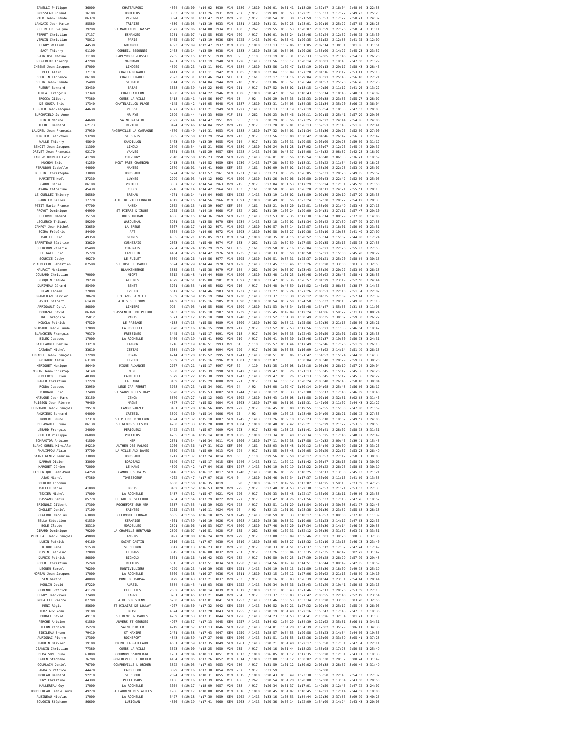| ZANELLI Philippe | 36000 | CHATEAUROUX | 4304 | 4:15:00 | 4:14:02 | 3930 | V1M | 1580 | / 1810 | 0:26:01 | 0:51:41 | 1:18:20 | 1:52:47 | 2:16:04 | 2:48:06 | 3:22:58 |
| ROUSSEAU Roland | 16100 | BOUTIERS | 3503 | 4:15:01 | 4:13:26 | 3931 | V2M | 707 | / 917 | 0:29:09 | 0:55:53 | 1:22:21 | 1:55:33 | 2:17:22 | 2:49:43 | 3:25:25 |
| PIED Jean-Claude | 86370 | VIVONNE | 3394 | 4:15:01 | 4:13:47 | 3932 | V2M | 708 | / 917 | 0:28:54 | 0:55:38 | 1:21:59 | 1:55:53 | 2:17:27 | 2:50:41 | 3:24:32 |
| LANDAIS Jean-Marie | 85580 | TRIAIZE | 4330 | 4:15:05 | 4:13:19 | 3933 | V1M | 1581 | / 1810 | 0:31:31 | 0:59:25 | 1:28:01 | 2:02:19 | 2:25:22 | 2:57:05 | 3:28:23 |
| BELLIVIER Evelyne | 79290 | ST MARTIN DE JANZAY | 2872 | 4:15:06 | 4:14:08 | 3934 | V1F | 180 | / 262 | 0:29:55 | 0:58:53 | 1:28:07 | 2:03:59 | 2:27:26 | 2:58:34 | 3:31:11 |
| FERRET Christian | 17137 | ESNANDES | 3281 | 4:15:07 | 4:12:55 | 3935 | V2M | 709 | / 917 | 0:30:01 | 0:55:24 | 1:28:46 | 1:52:24 | 2:12:52 | 2:40:35 | 3:15:30 |
| VERNIN Christian | 75012 | PARIS | 5465 | 4:15:07 | 4:13:19 | 3936 | SEM | 1225 | / 1413 | 0:29:41 | 0:55:41 | 1:20:35 | 1:51:52 | 2:12:33 | 2:41:35 | 3:12:09 |
| HENRY William | 44530 | GUENROUET | 4593 | 4:15:09 | 4:12:47 | 3937 | V1M | 1582 | / 1810 | 0:33:13 | 1:02:06 | 1:31:05 | 2:07:14 | 2:30:51 | 3:01:26 | 3:31:51 |
| SACY Thierry | 91100 | CORBEIL ESSONNES | 2468 | 4:15:14 | 4:13:59 | 3938 | V1M | 1583 | / 1810 | 0:28:16 | 0:54:08 | 1:20:26 | 1:53:00 | 2:14:27 | 2:45:23 | 3:23:52 |
| SAINTOST Nadine | 31180 | LAPEYROUSE-FOSSAT | 2705 | 4:15:15 | 4:12:51 | 3939 | V2F | 59 | / 110 | 0:31:19 | 0:58:31 | 1:25:33 | 1:59:05 | 2:21:46 | 2:54:17 | 3:26:20 |
| GOEGEBEUR Thierry | 47200 | MARMANDE | 4781 | 4:15:16 | 4:13:19 | 3940 | SEM | 1226 | / 1413 | 0:31:56 | 1:00:17 | 1:28:14 | 2:00:01 | 2:19:45 | 2:47:18 | 3:21:29 |
| CHESNE Jean-Jacques | 87000 | LIMOGES | 4329 | 4:15:23 | 4:13:11 | 3941 | V1M | 1584 | / 1810 | 0:33:56 | 1:02:47 | 1:32:19 | 2:07:13 | 2:29:17 | 2:58:43 | 3:28:46 |
| PELE Alain | 37110 | CHATEAURENAULT | 4141 | 4:15:31 | 4:13:11 | 3942 | V1M | 1585 | / 1810 | 0:32:04 | 1:00:09 | 1:27:28 | 2:01:16 | 2:23:17 | 2:53:01 | 3:25:13 |
| COURTIN Florence | 86100 | CHATELLERAULT | 2823 | 4:15:31 | 4:13:46 | 3943 | SEF | 101 | / 161 | 0:32:17 | 1:01:16 | 1:29:04 | 2:03:21 | 2:25:43 | 2:56:00 | 3:27:21 |
| COLIN Jean-Claude | 35400 | ST MALO | 3614 | 4:15:35 | 4:14:04 | 3944 | V2M | 710 | / 917 | 0:31:06 | 0:58:57 | 1:26:44 | 2:01:57 | 2:25:20 | 2:56:46 | 3:27:28 |
| FLEURY Bernard | 33430 | BAZAS | 3558 | 4:15:39 | 4:14:22 | 3945 | V2M | 711 | / 917 | 0:27:52 | 0:53:02 | 1:18:15 | 1:49:56 | 2:11:12 | 2:41:26 | 3:13:22 |
| TERLAT François | 17340 | CHATELAILLON | 4088 | 4:15:40 | 4:14:22 | 3946 | V1M | 1586 | / 1810 | 0:28:47 | 0:53:59 | 1:18:43 | 1:50:14 | 2:10:48 | 2:40:11 | 3:14:09 |
| BROCCA Gilbert | 77380 | COMBS LA VILLE | 3418 | 4:15:41 | 4:14:56 | 3947 | V3M | 73 | / 92 | 0:29:29 | 0:57:35 | 1:25:33 | 2:00:38 | 2:23:36 | 2:55:27 | 3:28:02 |
| DE SOUZA Eric | 17340 | CHATELAILLON PLAGE | 4145 | 4:15:42 | 4:14:05 | 3948 | V1M | 1587 | / 1810 | 0:33:31 | 1:04:05 | 1:34:35 | 2:11:34 | 2:35:20 | 3:06:12 | 3:36:04 |
| TESSIER Jean-Jacques | 44630 | PLESSE | 4577 | 4:15:43 | 4:13:21 | 3949 | SEM | 1227 | / 1413 | 0:33:13 | 1:01:19 | 1:27:19 | 1:58:54 | 2:18:33 | 2:47:13 | 3:20:05 |
| BURCHFIELD Jo-Anne | | NR RYE | 2590 | 4:15:44 | 4:14:33 | 3950 | V1F | 181 | / 262 | 0:29:23 | 0:57:46 | 1:26:11 | 2:02:15 | 2:25:41 | 2:57:29 | 3:29:03 |
| PINTO Nadine | 44600 | SAINT NAZAIRE | 2892 | 4:15:44 | 4:14:47 | 3951 | V2F | 60 | / 110 | 0:30:29 | 0:58:56 | 1:27:25 | 2:02:22 | 2:24:44 | 2:54:26 | 3:24:06 |
| THERET Bernard | 62173 | RIVIERE | 3424 | 4:15:46 | 4:14:04 | 3952 | V2M | 712 | / 917 | 0:31:20 | 0:59:01 | 1:26:13 | 1:59:51 | 2:21:43 | 2:51:26 | 3:22:41 |
| LAUDREL Jean-François | 27930 | ANGERVILLE LA CAMPAGNE | 4370 | 4:15:49 | 4:14:31 | 3953 | V1M | 1588 | / 1810 | 0:27:32 | 0:54:01 | 1:21:34 | 1:56:36 | 2:20:26 | 2:52:50 | 3:27:00 |
| MERCIER Jean-Yves | 93200 | ST DENIS | 3665 | 4:15:50 | 4:13:29 | 3954 | V2M | 713 | / 917 | 0:33:56 | 1:03:00 | 1:30:42 | 2:04:46 | 2:26:42 | 2:56:37 | 3:27:47 |
| WALLE Thierry | 45640 | SANDILLON | 3403 | 4:15:50 | 4:13:39 | 3955 | V2M | 714 | / 917 | 0:31:33 | 1:00:31 | 1:29:55 | 2:06:09 | 2:29:28 | 2:59:50 | 3:31:12 |
| BENOIT Jean-Jacques | 11300 | LIMOUX | 2340 | 4:15:54 | 4:15:21 | 3956 | V1M | 1589 | / 1810 | 0:26:24 | 0:51:28 | 1:17:02 | 1:50:07 | 2:12:26 | 2:45:14 | 3:20:37 |
| DREVET Jean-François | 92170 | VANVES | 5671 | 4:15:58 | 4:15:29 | 3957 | SEM | 1228 | / 1413 | 0:24:38 | 0:48:37 | 1:14:08 | 1:45:32 | 2:08:32 | 2:42:28 | 3:18:02 |
| FARE-PIORUNSKI Loïc | 41700 | CHEVERNY | 2348 | 4:15:58 | 4:15:23 | 3958 | SEM | 1229 | / 1413 | 0:26:01 | 0:50:56 | 1:15:54 | 1:46:48 | 2:06:53 | 2:36:41 | 3:19:59 |
| HUCHON Eric | 41250 | MONT PRES CHAMBORD | 2413 | 4:15:58 | 4:14:52 | 3959 | SEM | 1230 | / 1413 | 0:27:28 | 0:52:59 | 1:18:31 | 1:50:22 | 2:11:34 | 2:42:06 | 3:18:25 |
| FERANDON Isabelle | 44000 | NANTES | 2579 | 4:16:01 | 4:14:41 | 3960 | SEF | 102 | / 161 | 0:30:09 | 0:57:02 | 1:24:21 | 1:58:26 | 2:22:23 | 2:53:19 | 3:25:07 |
| BELLINI Christophe | 33000 | BORDEAUX | 5274 | 4:16:02 | 4:13:57 | 3961 | SEM | 1231 | / 1413 | 0:31:23 | 0:58:26 | 1:26:05 | 1:59:31 | 2:20:20 | 2:49:25 | 3:25:52 |
| MARIETTE Noël | 37230 | LUYNES | 2299 | 4:16:03 | 4:14:12 | 3962 | V1M | 1590 | / 1810 | 0:31:26 | 0:59:06 | 1:26:50 | 2:00:43 | 2:22:42 | 2:52:50 | 3:25:05 |
| CARRE Daniel | 86190 | VOUILLE | 3357 | 4:16:12 | 4:14:54 | 3963 | V2M | 715 | / 917 | 0:27:04 | 0:51:53 | 1:17:29 | 1:50:24 | 2:12:51 | 2:45:50 | 3:21:50 |
| BAYADA Catherine | 45430 | CHECY | 2916 | 4:16:14 | 4:14:42 | 3964 | SEF | 103 | / 161 | 0:30:50 | 0:58:40 | 1:26:28 | 2:01:11 | 2:24:21 | 2:55:51 | 3:28:15 |
| LE QUELLEC Thierry | 56580 | BREHAN | 4771 | 4:16:14 | 4:14:04 | 3965 | SEM | 1232 | / 1413 | 0:33:19 | 1:03:02 | 1:31:59 | 2:07:39 | 2:29:19 | 2:57:29 | 3:25:33 |
| GARNIER Gilles | 17770 | ST H. DE VILLEFRANCHE | 4012 | 4:16:15 | 4:14:56 | 3966 | V1M | 1591 | / 1810 | 0:28:49 | 0:55:56 | 1:23:24 | 1:57:30 | 2:20:22 | 2:54:02 | 3:28:35 |
| PETIT Marie-France | 47700 | ANZEX | 2562 | 4:16:15 | 4:15:39 | 3967 | SEF | 104 | / 161 | 0:28:21 | 0:55:20 | 1:22:51 | 1:58:09 | 2:21:49 | 2:53:48 | 3:27:16 |
| PROVOT Dominique | 64990 | ST PIERRE D'IRUBE | 2755 | 4:16:15 | 4:14:10 | 3968 | V1F | 182 | / 262 | 0:31:39 | 1:00:24 | 1:29:00 | 2:04:31 | 2:27:11 | 2:57:47 | 3:29:10 |
| LEFEUVRE Médard | 35150 | BOIS TRUDAN | 4066 | 4:16:15 | 4:14:36 | 3969 | SEM | 1233 | / 1413 | 0:27:53 | 0:52:35 | 1:17:30 | 1:48:14 | 2:08:29 | 2:37:28 | 3:14:06 |
| LECLERCQ Thibaut | 59290 | WASQUEHAL | 3981 | 4:16:16 | 4:13:58 | 3970 | SEM | 1234 | / 1413 | 0:32:18 | 1:02:02 | 1:31:34 | 2:05:42 | 2:27:59 | 2:57:39 | 3:27:53 |
| CAMPOY Jean-Michel | 33650 | LA BREDE | 5607 | 4:16:17 | 4:14:32 | 3971 | V1M | 1592 | / 1810 | 0:30:57 | 0:57:14 | 1:22:57 | 1:55:41 | 2:18:01 | 2:50:00 | 3:23:51 |
| SOIRA Frédéric | 84400 | APT | 5604 | 4:16:19 | 4:14:06 | 3972 | V1M | 1593 | / 1810 | 0:30:58 | 0:55:27 | 1:19:38 | 1:50:10 | 2:10:58 | 2:41:49 | 3:27:09 |
| MARIEL Eric | 49350 | GENNES | 4555 | 4:16:21 | 4:15:05 | 3973 | V1M | 1594 | / 1810 | 0:28:35 | 0:54:15 | 1:20:52 | 1:53:14 | 2:15:02 | 2:44:20 | 3:17:24 |
| BARRETEAU Béatrice | 33620 | CUBNEZAIS | 2803 | 4:16:23 | 4:15:40 | 3974 | V1F | 183 | / 262 | 0:31:13 | 0:59:59 | 1:27:55 | 2:02:35 | 2:25:16 | 2:55:38 | 3:27:53 |
| QUERCRON Valérie | 85400 | CHASNAIS | 2784 | 4:16:24 | 4:15:29 | 3975 | SEF | 105 | / 161 | 0:29:58 | 0:57:16 | 1:25:04 | 1:59:21 | 2:22:26 | 2:55:23 | 3:27:53 |
| LE GALL Eric | 35720 | LANHELIN | 4434 | 4:16:25 | 4:14:42 | 3976 | SEM | 1235 | / 1413 | 0:28:33 | 0:53:50 | 1:18:58 | 1:52:21 | 2:15:00 | 2:45:40 | 3:20:22 |
| SOURICE Jacky | 49270 | LE FUILET | 5369 | 4:16:26 | 4:14:56 | 3977 | V1M | 1595 | / 1810 | 0:29:51 | 0:57:31 | 1:25:37 | 2:01:21 | 2:25:20 | 2:58:04 | 3:30:15 |
| PEAUDECERF Sébastien | 87590 | ST JUST LE MARTEL | 5024 | 4:16:29 | 4:14:44 | 3978 | SEM | 1236 | / 1413 | 0:33:45 | 1:03:46 | 1:33:26 | 2:10:20 | 2:33:00 | 3:03:37 | 3:32:55 |
| MALFAIT Marianne | | BLANKENBERGE | 3835 | 4:16:33 | 4:15:38 | 3979 | V1F | 184 | / 262 | 0:29:24 | 0:56:07 | 1:23:43 | 1:58:20 | 2:20:27 | 2:53:00 | 3:26:18 |
| COUBARD Christian | 79000 | NIORT | 5612 | 4:16:48 | 4:14:44 | 3980 | V1M | 1596 | / 1810 | 0:32:48 | 1:01:25 | 1:30:46 | 2:06:02 | 2:28:46 | 2:58:41 | 3:28:56 |
| PLOQUIN Claude | 79230 | AIFFRES | 4079 | 4:16:51 | 4:15:00 | 3981 | V1M | 1597 | / 1810 | 0:31:47 | 0:59:36 | 1:26:57 | 2:01:29 | 2:23:19 | 2:52:50 | 3:24:44 |
| DURIVEAU Gérard | 85490 | BENET | 3201 | 4:16:55 | 4:16:05 | 3982 | V2M | 716 | / 917 | 0:24:48 | 0:48:59 | 1:14:52 | 1:46:05 | 2:06:35 | 2:38:57 | 3:14:36 |
| PEAN Fabien | 27000 | EVREUX | 5017 | 4:16:57 | 4:14:46 | 3983 | SEM | 1237 | / 1413 | 0:31:27 | 0:59:24 | 1:27:26 | 2:00:51 | 2:22:10 | 2:51:34 | 3:22:07 |
| GRANDJEAN Olivier | 78620 | L'ETANG LA VILLE | 5509 | 4:16:59 | 4:15:19 | 3984 | SEM | 1238 | / 1413 | 0:31:37 | 1:00:38 | 1:29:12 | 2:04:35 | 2:27:09 | 2:57:04 | 3:27:39 |
| AVICE Gilbert | 61430 | ATHIS DE L'ORNE | 4459 | 4:17:03 | 4:15:16 | 3985 | V1M | 1598 | / 1810 | 0:30:54 | 0:57:50 | 1:24:58 | 1:58:32 | 2:20:15 | 2:49:20 | 3:21:18 |
| ARRIGAULT Cyril | 86800 | LINIERS | 995 | 4:17:05 | 4:16:55 | 3986 | V1M | 1599 | / 1810 | 0:21:53 | 0:43:34 | 1:05:48 | 1:34:47 | 1:55:55 | 2:31:08 | 3:11:06 |
| BOURZAT David | 86360 | CHASSENEUIL DU POITOU | 5403 | 4:17:06 | 4:15:18 | 3987 | SEM | 1239 | / 1413 | 0:25:45 | 0:49:09 | 1:12:24 | 1:41:06 | 1:59:27 | 2:31:07 | 3:08:24 |
| BINET Grégoire | 75012 | PARIS | 5571 | 4:17:12 | 4:15:10 | 3988 | SEM | 1240 | / 1413 | 0:31:52 | 1:01:38 | 1:30:49 | 2:06:35 | 2:30:02 | 2:59:30 | 3:26:27 |
| MONCLA Patrick | 47520 | LE PASSAGE | 4138 | 4:17:15 | 4:15:58 | 3989 | V1M | 1600 | / 1810 | 0:30:32 | 0:58:11 | 1:25:56 | 1:59:39 | 2:21:15 | 2:50:56 | 3:25:21 |
| GRIMAUD Jean-Claude | 17000 | LA ROCHELLE | 3678 | 4:17:16 | 4:16:15 | 3990 | V2M | 717 | / 917 | 0:27:52 | 0:52:53 | 1:17:56 | 1:50:21 | 2:11:38 | 2:46:14 | 3:19:42 |
| BLANCHIER François | 79370 | FRESSINES | 3445 | 4:17:16 | 4:15:17 | 3991 | V2M | 718 | / 917 | 0:29:34 | 0:56:35 | 1:22:43 | 2:00:59 | 2:23:01 | 2:53:31 | 3:25:38 |
| BILEK Jacques | 17000 | LA ROCHELLE | 3406 | 4:17:19 | 4:15:41 | 3992 | V2M | 719 | / 917 | 0:29:41 | 0:56:30 | 1:23:46 | 1:57:37 | 2:19:50 | 2:50:33 | 3:24:31 |
| GAILLARDET Denise | 33210 | LANGON | 1216 | 4:17:19 | 4:16:51 | 3993 | V2F | 61 | / 110 | 0:25:57 | 0:51:44 | 1:17:49 | 1:52:46 | 2:17:26 | 2:51:19 | 3:26:13 |
| CAZABAT Michel | 33610 | CESTAS | 3034 | 4:17:20 | 4:16:09 | 3994 | V2M | 720 | / 917 | 0:26:38 | 0:50:58 | 1:16:09 | 1:48:02 | 2:14:14 | 2:51:19 | 3:26:13 |
| ERRABLE Jean-François | 17200 | ROYAN | 4214 | 4:17:20 | 4:15:52 | 3995 | SEM | 1241 | / 1413 | 0:28:51 | 0:55:06 | 1:21:42 | 1:54:52 | 2:15:24 | 2:44:10 | 3:14:35 |
| GOIGOUX Alain | 63190 | LEZOUX | 5039 | 4:17:21 | 4:15:16 | 3996 | V1M | 1601 | / 1810 | 0:32:07 | | 1:30:04 | 2:05:48 | 2:28:29 | 2:59:27 | 3:30:20 |
| MERIGUET Monique | 86440 | MIGNE AUXANCES | 2707 | 4:17:21 | 4:15:17 | 3997 | V2F | 62 | / 110 | 0:31:35 | 1:00:08 | 1:28:18 | 2:03:30 | 2:26:19 | 2:57:24 | 3:29:04 |
| MORIN Jean-Christop. | 34140 | MEZE | 5380 | 4:17:22 | 4:15:39 | 3998 | SEM | 1242 | / 1413 | 0:29:47 | 0:55:26 | 1:21:13 | 1:53:45 | 2:15:12 | 2:45:36 | 3:24:26 |
| PEDELUCQ Julien | 40300 | CAUNEILLE | 5379 | 4:17:22 | 4:15:38 | 3999 | SEM | 1243 | / 1413 | 0:29:47 | 0:55:26 | 1:21:13 | 1:53:45 | 2:15:12 | 2:45:36 | 3:24:27 |
| RAGER Christian | 17220 | LA JARNE | 3109 | 4:17:22 | 4:15:29 | 4000 | V2M | 721 | / 917 | 0:31:34 | 1:00:12 | 1:28:24 | 2:03:48 | 2:26:43 | 2:58:08 | 3:30:04 |
| RONDA Jacques | 33950 | LEGE CAP FERRET | 3768 | 4:17:23 | 4:15:34 | 4001 | V3M | 74 | / 92 | 0:34:08 | 1:02:47 | 1:30:14 | 2:04:08 | 2:25:48 | 2:56:06 | 3:28:12 |
| DJOUADI Eric | 77480 | ST SAUVEUR LES BRAY | 5620 | 4:17:25 | 4:15:53 | 4002 | SEM | 1244 | / 1413 | 0:30:12 | 0:56:33 | 1:23:08 | 1:56:17 | 2:17:40 | 2:46:29 | 3:19:40 |
| MAZUQUE Jean-Marc | 33150 | CENON | 5370 | 4:17:27 | 4:15:12 | 4003 | V1M | 1602 | / 1810 | 0:34:43 | 1:03:08 | 1:31:58 | 2:07:16 | 2:32:31 | 3:02:08 | 3:31:46 |
| PLISSON Jean-Pierre | 79460 | MAGNE | 4327 | 4:17:27 | 4:15:52 | 4004 | V1M | 1603 | / 1810 | 0:27:08 | 0:51:03 | 1:15:31 | 1:47:06 | 2:11:02 | 2:44:43 | 3:21:22 |
| TERVINOU Jean-François | 29510 | LANDREVARZEC | 3451 | 4:17:28 | 4:16:56 | 4005 | V2M | 722 | / 917 | 0:26:45 | 0:53:08 | 1:19:55 | 1:52:55 | 2:15:30 | 2:47:28 | 3:21:59 |
| ANDRIEUX Bernard | 94000 | CRETEIL | 3399 | 4:17:30 | 4:15:14 | 4006 | V3M | 75 | / 92 | 0:32:09 | 1:00:15 | 1:28:40 | 2:04:09 | 2:26:21 | 2:56:12 | 3:27:55 |
| ROBERT Bruno | 17310 | ST PIERRE D'OLERON | 4624 | 4:17:32 | 4:15:18 | 4007 | SEM | 1245 | / 1413 | 0:31:26 | 0:59:10 | 1:25:23 | 1:58:10 | 2:19:07 | 2:49:57 | 3:24:00 |
| DELAVAULT Bruno | 86130 | ST GEORGES LES BX | 4780 | 4:17:33 | 4:15:28 | 4008 | V1M | 1604 | / 1810 | 0:30:48 | 0:57:42 | 1:25:21 | 1:59:29 | 2:21:27 | 2:53:35 | 3:28:55 |
| LEBARD François | 24000 | PERIGUEUX | 3422 | 4:17:33 | 4:15:07 | 4009 | V2M | 723 | / 917 | 0:32:48 | 1:03:15 | 1:31:41 | 2:06:41 | 2:28:02 | 2:58:38 | 3:31:31 |
| BOUHIER Philippe | 86000 | POITIERS | 4265 | 4:17:34 | 4:15:14 | 4010 | V1M | 1605 | / 1810 | 0:31:34 | 0:56:48 | 1:22:34 | 1:55:25 | 2:17:46 | 2:48:27 | 3:22:49 |
| BOMPASTOR Antoine | 41500 | MER | 2371 | 4:17:34 | 4:16:34 | 4011 | V1M | 1606 | / 1810 | 0:27:11 | 0:52:38 | 1:17:58 | 1:49:32 | 2:09:46 | 2:39:11 | 3:15:43 |
| BLANC-SUREL Mireille | 84210 | ALTHEN DES PALNOS | 1206 | 4:17:36 | 4:17:31 | 4012 | SEF | 106 | / 161 | 0:28:03 | 0:53:48 | 1:20:12 | 1:54:40 | 2:20:09 | 2:58:28 | 3:33:26 |
| PHALIPPOU Alain | 37700 | LA VILLE AUX DAMES | 3359 | 4:17:36 | 4:15:09 | 4013 | V2M | 724 | / 917 | 0:31:55 | 0:58:48 | 1:26:05 | 2:00:29 | 2:22:57 | 2:53:23 | 3:26:49 |
| SAINT GENEZ Jeanine | 33000 | BORDEAUX | 1217 | 4:17:37 | 4:17:24 | 4014 | V2F | 63 | / 110 | 0:29:56 | 0:59:50 | 1:28:17 | 2:03:57 | 2:27:17 | 2:58:31 | 3:30:03 |
| DARHAN Didier | 33000 | BORDEAUX | 5140 | 4:17:37 | 4:15:17 | 4015 | SEM | 1246 | / 1413 | 0:33:11 | 1:02:12 | 1:31:42 | 2:05:47 | 2:28:15 | 2:58:31 | 3:30:02 |
| MARGUET Jérôme | 72000 | LE MANS | 4390 | 4:17:42 | 4:17:04 | 4016 | SEM | 1247 | / 1413 | 0:30:10 | 0:59:19 | 1:28:22 | 2:03:22 | 2:26:25 | 2:58:05 | 3:30:19 |
| ETCHENIQUE Jean-Paul | 64250 | CAMBO LES BAINS | 5416 | 4:17:45 | 4:16:12 | 4017 | SEM | 1248 | / 1413 | 0:28:36 | 0:53:27 | 1:18:25 | 1:51:13 | 2:13:30 | 2:45:23 | 3:21:21 |
| AJAS Michel | 47380 | TOMBEBOEUF | 4202 | 4:17:47 | 4:17:07 | 4018 | V1M | 0 | / 1810 | 0:26:46 | 0:52:34 | 1:17:37 | 1:50:00 | 2:11:15 | 2:41:00 | 3:13:53 |
| COUREUR Inconnu | | | 6000 | 4:17:50 | 4:16:35 | 4019 | | 590 | / 1810 | 0:26:17 | 0:49:56 | 1:13:02 | 1:41:25 | 1:59:15 | 2:23:19 | 2:47:26 |
| MALLEK Daniel | 41000 | BLOIS | 3402 | 4:17:52 | 4:16:53 | 4020 | V2M | 725 | / 917 | 0:27:48 | 0:54:53 | 1:22:38 | 1:57:57 | 2:21:21 | 2:53:13 | 3:27:35 |
| TEXIER Michel | 17000 | LA ROCHELLE | 3437 | 4:17:52 | 4:15:47 | 4021 | V2M | 726 | / 917 | 0:29:33 | 0:55:48 | 1:22:17 | 1:56:00 | 2:18:11 | 2:49:06 | 3:23:53 |
| BASSAND Denis | 85770 | LE GUE DE VELLUIRE | 3754 | 4:17:54 | 4:17:29 | 4022 | V2M | 727 | / 917 | 0:27:42 | 0:54:26 | 1:21:56 | 1:55:37 | 2:17:18 | 2:47:46 | 3:19:52 |
| BRIGNOLI Gilbert | 17300 | ROCHEFORT SUR MER | 3537 | 4:17:55 | 4:15:39 | 4023 | V2M | 728 | / 917 | 0:32:51 | 1:01:29 | 1:31:54 | 2:07:14 | 2:30:08 | 3:01:37 | 3:32:43 |
| CHOLLET Daniel | 17100 | SAINTES | 3255 | 4:17:55 | 4:16:11 | 4024 | V3M | 76 | / 92 | 0:32:13 | 1:01:01 | 1:28:38 | 2:01:30 | 2:23:32 | 2:55:08 | 3:28:18 |
| BOUGEROL Nicolas | 63000 | CLERMONT FERRAND | 5665 | 4:17:56 | 4:16:10 | 4025 | SEM | 1249 | / 1413 | 0:28:59 | 0:53:33 | 1:18:17 | 1:48:57 | 2:09:00 | 2:37:00 | 3:11:39 |
| BELLA Sébastien | 91530 | SERMAISE | 4661 | 4:17:59 | 4:16:19 | 4026 | V1M | 1608 | / 1810 | 0:28:38 | 0:53:32 | 1:19:08 | 1:51:23 | 2:14:17 | 2:47:03 | 3:22:36 |
| BOLE Claude | 35310 | MORDELLES | 2391 | 4:18:06 | 4:16:53 | 4027 | V1M | 1609 | / 1810 | 0:27:46 | 0:52:20 | 1:17:34 | 1:50:30 | 2:14:14 | 2:46:38 | 3:20:53 |
| GIRARD Dominique | 79200 | LA CHAPELLE BERTRAND | 2890 | 4:18:07 | 4:16:51 | 4028 | V1F | 185 | / 262 | 0:32:06 | 1:02:31 | 1:32:12 | 2:08:39 | 2:31:52 | 3:03:31 | 3:33:51 |
| PERILLAT Jean-François | 49000 | ANGERS | 3497 | 4:18:08 | 4:16:24 | 4029 | V2M | 729 | / 917 | 0:33:08 | 1:05:09 | 1:35:46 | 2:15:01 | 2:39:20 | 3:08:36 | 3:37:30 |
| LUBIN Patrick | 64160 | SAINT CASTIN | 2316 | 4:18:11 | 4:17:07 | 4030 | V1M | 1610 | / 1810 | 0:28:05 | 0:53:27 | 1:18:32 | 1:52:10 | 2:13:13 | 2:46:13 | 3:23:40 |
| RIOUX René | 91530 | ST CHERON | 3617 | 4:18:13 | 4:16:23 | 4031 | V2M | 730 | / 917 | 0:28:33 | 0:54:51 | 1:21:37 | 1:55:12 | 2:17:32 | 2:47:44 | 3:17:49 |
| BOIVIN Jean-Luc | 72000 | LE MANS | 3345 | 4:18:14 | 4:16:08 | 4032 | V2M | 731 | / 917 | 0:33:26 | 1:03:04 | 1:33:35 | 2:12:35 | 2:34:42 | 3:02:42 | 3:31:47 |
| DUPUIS Patrick | 86800 | BIGNOUX | 3501 | 4:18:16 | 4:16:42 | 4033 | V2M | 732 | / 917 | 0:30:50 | 0:59:25 | 1:27:39 | 2:03:28 | 2:26:29 | 2:57:30 | 3:29:48 |
| ROBERT Christian | 35240 | RETIERS | 551 | 4:18:21 | 4:17:51 | 4034 | SEM | 1250 | / 1413 | 0:24:56 | 0:49:39 | 1:14:51 | 1:46:44 | 2:09:49 | 2:42:25 | 3:19:59 |
| LEGUEN Samuel | 76290 | MONTIVILLIERS | 4229 | 4:18:23 | 4:16:39 | 4035 | SEM | 1251 | / 1413 | 0:29:19 | 0:55:13 | 1:21:59 | 1:55:30 | 2:18:09 | 2:49:38 | 3:25:19 |
| MOREAU Jean-Jacques | 17000 | LA ROCHELLE | 5500 | 4:18:38 | 4:16:27 | 4036 | V1M | 1611 | / 1810 | 0:32:15 | 1:00:12 | 1:27:06 | 2:00:02 | 2:21:16 | 2:48:59 | 3:19:10 |
| SEN Gérard | 40000 | MONT DE MARSAN | 3179 | 4:18:43 | 4:17:21 | 4037 | V2M | 733 | / 917 | 0:30:16 | 0:58:03 | 1:26:39 | 2:01:44 | 2:23:51 | 2:54:04 | 3:28:44 |
| MOULIN David | 87220 | AUREIL | 5384 | 4:18:45 | 4:18:03 | 4038 | SEM | 1252 | / 1413 | 0:29:34 | 0:56:36 | 1:23:43 | 1:57:29 | 2:19:41 | 2:50:05 | 3:23:16 |
| BOUDENOT Patrick | 41120 | CELLETTES | 2082 | 4:18:45 | 4:18:14 | 4039 | V1M | 1612 | / 1810 | 0:27:11 | 0:53:43 | 1:21:46 | 1:57:13 | 2:20:26 | 2:53:19 | 3:27:13 |
| HENRY Jean-Yves | 77400 | LAGNY | 3781 | 4:18:45 | 4:17:21 | 4040 | V2M | 734 | / 917 | 0:31:37 | 1:00:03 | 1:27:42 | 2:00:55 | 2:22:40 | 2:52:09 | 3:23:54 |
| NOUAILLE Pierre | 87700 | AIXE SUR VIENNE | 5260 | 4:18:46 | 4:17:01 | 4041 | SEM | 1253 | / 1413 | 0:33:46 | 1:03:53 | 1:33:34 | 2:10:20 | 2:33:00 | 3:03:48 | 3:32:56 |
| MENI Régis | 85600 | ST HILAIRE DE LOULAY | 4207 | 4:18:50 | 4:17:32 | 4042 | SEM | 1254 | / 1413 | 0:30:52 | 0:59:21 | 1:27:32 | 2:02:46 | 2:25:12 | 2:55:14 | 3:26:06 |
| TUDZIARZ Yoan | 19100 | BRIVE | 4874 | 4:18:51 | 4:17:28 | 4043 | SEM | 1255 | / 1413 | 0:28:19 | 0:54:48 | 1:22:16 | 1:55:47 | 2:17:48 | 2:47:33 | 3:19:36 |
| BURGEL David | 49110 | ST REMY EN MAUGES | 4769 | 4:18:53 | 4:17:31 | 4044 | SEM | 1256 | / 1413 | 0:34:23 | 1:04:53 | 1:34:41 | 2:10:26 | 2:32:54 | 3:01:41 | 3:31:35 |
| PERCHE Antoine | 91580 | ANVERS ST GEORGES | 4967 | 4:18:57 | 4:17:13 | 4045 | SEM | 1257 | / 1413 | 0:34:02 | 1:04:29 | 1:34:39 | 2:12:02 | 2:35:31 | 3:06:01 | 3:34:31 |
| BILLON Yannick | 35220 | SAINT DIDIER | 4219 | 4:18:57 | 4:17:13 | 4046 | SEM | 1258 | / 1413 | 0:34:01 | 1:04:28 | 1:34:39 | 2:12:02 | 2:35:29 | 3:06:01 | 3:34:30 |
| SIBILEAU Bruno | 79410 | ST MAXIRE | 2471 | 4:18:58 | 4:17:43 | 4047 | SEM | 1259 | / 1413 | 0:28:57 | 0:54:55 | 1:20:58 | 1:53:23 | 2:14:34 | 2:44:56 | 3:19:55 |
| AURIGNAC Pierre | 17300 | ROCHEFORT | 4843 | 4:18:59 | 4:17:27 | 4048 | SEM | 1260 | / 1413 | 0:31:51 | 1:01:55 | 1:32:36 | 2:10:09 | 2:33:59 | 3:05:41 | 3:37:28 |
| MAURIN Olivier | 19100 | BRIVE LA GAILLARDE | 4651 | 4:18:59 | 4:17:35 | 4049 | SEM | 1261 | / 1413 | 0:28:21 | 0:54:48 | 1:22:17 | 1:55:50 | 2:17:51 | 2:47:34 | 3:22:11 |
| JEANNIN Christian | 77380 | COMBS LA VILLE | 3323 | 4:19:00 | 4:18:25 | 4050 | V2M | 735 | / 917 | 0:26:16 | 0:51:44 | 1:18:23 | 1:53:08 | 2:17:28 | 2:50:55 | 3:25:49 |
| DEMAISON Bruno | 63800 | COURNON D'AUVERGNE | 1781 | 4:19:04 | 4:18:13 | 4051 | V1M | 1613 | / 1810 | 0:26:05 | 0:51:12 | 1:17:35 | 1:50:20 | 2:12:31 | 2:43:21 | 3:19:38 |
| UGUEN Stéphane | 76700 | GONFREVILLE L'ORCHER | 4164 | 4:19:05 | 4:17:26 | 4052 | V1M | 1614 | / 1810 | 0:32:08 | 1:01:12 | 1:30:02 | 2:05:38 | 2:28:57 | 3:00:44 | 3:31:49 |
| GOURLAIN Daniel | 76700 | GONFREVILLE L'ORCHER | 3822 | 4:19:05 | 4:17:03 | 4053 | V2M | 736 | / 917 | 0:31:59 | 1:01:12 | 1:30:02 | 2:05:38 | 2:28:57 | 3:00:44 | 3:31:49 |
| LANDAIS Patrice | 44470 | CARQUEFOU | 3899 | 4:19:16 | 4:17:38 | 4054 | V2M | 737 | / 917 | 0:31:59 | | | 1:52:08 | | | |
| MOREAU Bernard | 92210 | ST CLOUD | 2094 | 4:19:16 | 4:18:31 | 4055 | V1M | 1615 | / 1810 | 0:28:43 | 0:55:49 | 1:23:38 | 1:58:50 | 2:22:45 | 2:54:13 | 3:27:32 |
| CUNY Christine | 44390 | PETIT MARS | 1166 | 4:19:16 | 4:17:39 | 4056 | V1F | 186 | / 262 | 0:28:54 | 0:54:28 | 1:20:08 | 1:52:08 | 2:13:04 | 2:43:10 | 3:20:50 |
| MALLEREAU Guy | 17000 | LA ROCHELLE | 3054 | 4:19:17 | 4:18:09 | 4057 | V2M | 738 | / 917 | 0:26:34 | 0:51:37 | 1:17:01 | 1:49:59 | 2:12:45 | 2:47:32 | 3:24:02 |
| BOUCHEREAU Jean-Claude | 49270 | ST LAURENT DES AUTELS | 1986 | 4:19:17 | 4:18:08 | 4058 | V1M | 1616 | / 1810 | 0:28:45 | 0:54:07 | 1:18:45 | 1:49:21 | 2:12:14 | 2:44:12 | 3:18:00 |
| AUBINEAU Nicolas | 17000 | LA ROCHELLE | 5427 | 4:19:18 | 4:17:30 | 4059 | SEM | 1262 | / 1413 | 0:33:16 | 1:03:53 | 1:34:44 | 2:12:30 | 2:37:36 | 3:09:39 | 3:40:25 |
| BOUGOIN Stéphane | 86600 | LUSIGNAN | 4356 | 4:19:19 | 4:17:41 | 4060 | SEM | 1263 | / 1413 | 0:29:36 | 0:56:14 | 1:22:09 | 1:54:09 | 2:14:24 | 2:43:43 | 3:20:03 |